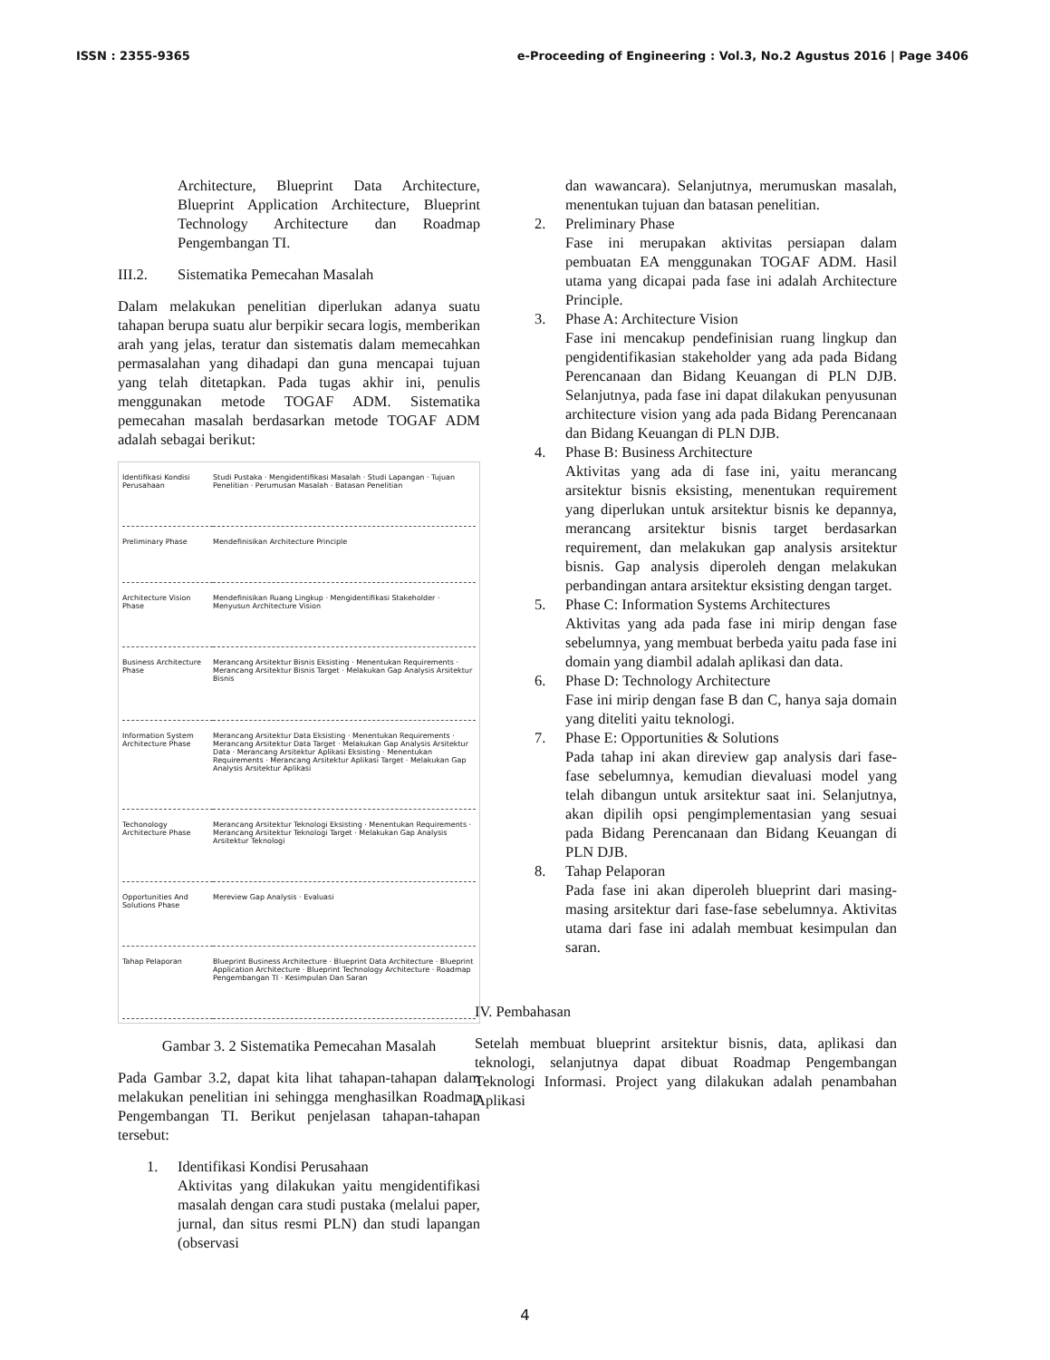ISSN : 2355-9365 e-Proceeding of Engineering : Vol.3, No.2 Agustus 2016 | Page 3406
Architecture, Blueprint Data Architecture, Blueprint Application Architecture, Blueprint Technology Architecture dan Roadmap Pengembangan TI.
III.2. Sistematika Pemecahan Masalah
Dalam melakukan penelitian diperlukan adanya suatu tahapan berupa suatu alur berpikir secara logis, memberikan arah yang jelas, teratur dan sistematis dalam memecahkan permasalahan yang dihadapi dan guna mencapai tujuan yang telah ditetapkan. Pada tugas akhir ini, penulis menggunakan metode TOGAF ADM. Sistematika pemecahan masalah berdasarkan metode TOGAF ADM adalah sebagai berikut:
Identifikasi Kondisi Perusahaan
Studi Pustaka · Mengidentifikasi Masalah · Studi Lapangan · Tujuan Penelitian · Perumusan Masalah · Batasan Penelitian
Preliminary Phase
Mendefinisikan Architecture Principle
Architecture Vision Phase
Mendefinisikan Ruang Lingkup · Mengidentifikasi Stakeholder · Menyusun Architecture Vision
Business Architecture Phase
Merancang Arsitektur Bisnis Eksisting · Menentukan Requirements · Merancang Arsitektur Bisnis Target · Melakukan Gap Analysis Arsitektur Bisnis
Information System Architecture Phase
Merancang Arsitektur Data Eksisting · Menentukan Requirements · Merancang Arsitektur Data Target · Melakukan Gap Analysis Arsitektur Data · Merancang Arsitektur Aplikasi Eksisting · Menentukan Requirements · Merancang Arsitektur Aplikasi Target · Melakukan Gap Analysis Arsitektur Aplikasi
Techonology Architecture Phase
Merancang Arsitektur Teknologi Eksisting · Menentukan Requirements · Merancang Arsitektur Teknologi Target · Melakukan Gap Analysis Arsitektur Teknologi
Opportunities And Solutions Phase
Mereview Gap Analysis · Evaluasi
Tahap Pelaporan
Blueprint Business Architecture · Blueprint Data Architecture · Blueprint Application Architecture · Blueprint Technology Architecture · Roadmap Pengembangan TI · Kesimpulan Dan Saran
Gambar 3. 2 Sistematika Pemecahan Masalah
Pada Gambar 3.2, dapat kita lihat tahapan-tahapan dalam melakukan penelitian ini sehingga menghasilkan Roadmap Pengembangan TI. Berikut penjelasan tahapan-tahapan tersebut:
1. Identifikasi Kondisi Perusahaan
Aktivitas yang dilakukan yaitu mengidentifikasi masalah dengan cara studi pustaka (melalui paper, jurnal, dan situs resmi PLN) dan studi lapangan (observasi
dan wawancara). Selanjutnya, merumuskan masalah, menentukan tujuan dan batasan penelitian.
2. Preliminary Phase
Fase ini merupakan aktivitas persiapan dalam pembuatan EA menggunakan TOGAF ADM. Hasil utama yang dicapai pada fase ini adalah Architecture Principle.
3. Phase A: Architecture Vision
Fase ini mencakup pendefinisian ruang lingkup dan pengidentifikasian stakeholder yang ada pada Bidang Perencanaan dan Bidang Keuangan di PLN DJB. Selanjutnya, pada fase ini dapat dilakukan penyusunan architecture vision yang ada pada Bidang Perencanaan dan Bidang Keuangan di PLN DJB.
4. Phase B: Business Architecture
Aktivitas yang ada di fase ini, yaitu merancang arsitektur bisnis eksisting, menentukan requirement yang diperlukan untuk arsitektur bisnis ke depannya, merancang arsitektur bisnis target berdasarkan requirement, dan melakukan gap analysis arsitektur bisnis. Gap analysis diperoleh dengan melakukan perbandingan antara arsitektur eksisting dengan target.
5. Phase C: Information Systems Architectures
Aktivitas yang ada pada fase ini mirip dengan fase sebelumnya, yang membuat berbeda yaitu pada fase ini domain yang diambil adalah aplikasi dan data.
6. Phase D: Technology Architecture
Fase ini mirip dengan fase B dan C, hanya saja domain yang diteliti yaitu teknologi.
7. Phase E: Opportunities & Solutions
Pada tahap ini akan direview gap analysis dari fase-fase sebelumnya, kemudian dievaluasi model yang telah dibangun untuk arsitektur saat ini. Selanjutnya, akan dipilih opsi pengimplementasian yang sesuai pada Bidang Perencanaan dan Bidang Keuangan di PLN DJB.
8. Tahap Pelaporan
Pada fase ini akan diperoleh blueprint dari masing-masing arsitektur dari fase-fase sebelumnya. Aktivitas utama dari fase ini adalah membuat kesimpulan dan saran.
IV. Pembahasan
Setelah membuat blueprint arsitektur bisnis, data, aplikasi dan teknologi, selanjutnya dapat dibuat Roadmap Pengembangan Teknologi Informasi. Project yang dilakukan adalah penambahan Aplikasi
4